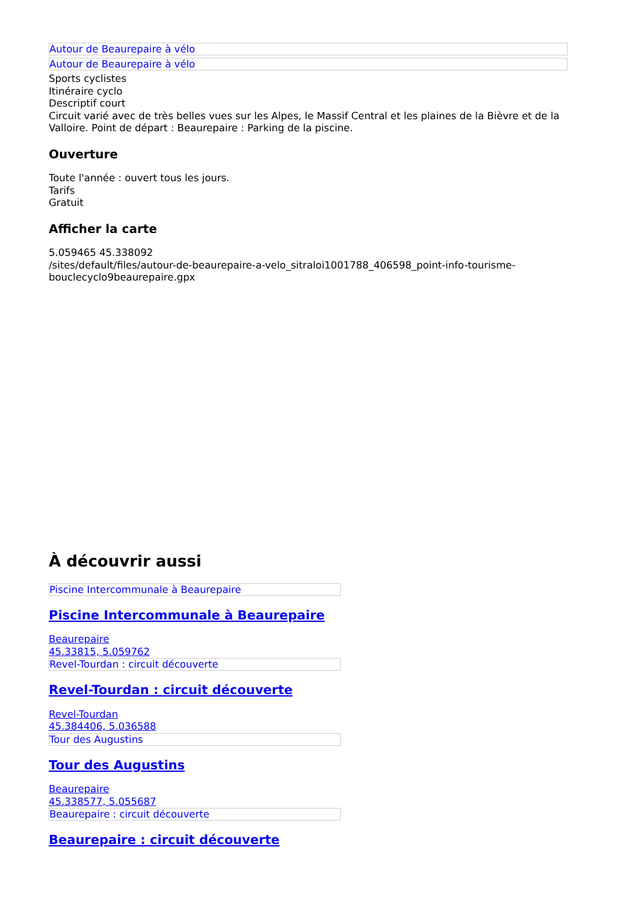Autour de Beaurepaire à vélo
Autour de Beaurepaire à vélo
Sports cyclistes
Itinéraire cyclo
Descriptif court
Circuit varié avec de très belles vues sur les Alpes, le Massif Central et les plaines de la Bièvre et de la Valloire. Point de départ : Beaurepaire : Parking de la piscine.
Ouverture
Toute l'année : ouvert tous les jours.
Tarifs
Gratuit
Afficher la carte
5.059465 45.338092
/sites/default/files/autour-de-beaurepaire-a-velo_sitraloi1001788_406598_point-info-tourisme-bouclecyclo9beaurepaire.gpx
À découvrir aussi
Piscine Intercommunale à Beaurepaire
Piscine Intercommunale à Beaurepaire
Beaurepaire
45.33815, 5.059762
Revel-Tourdan : circuit découverte
Revel-Tourdan : circuit découverte
Revel-Tourdan
45.384406, 5.036588
Tour des Augustins
Tour des Augustins
Beaurepaire
45.338577, 5.055687
Beaurepaire : circuit découverte
Beaurepaire : circuit découverte